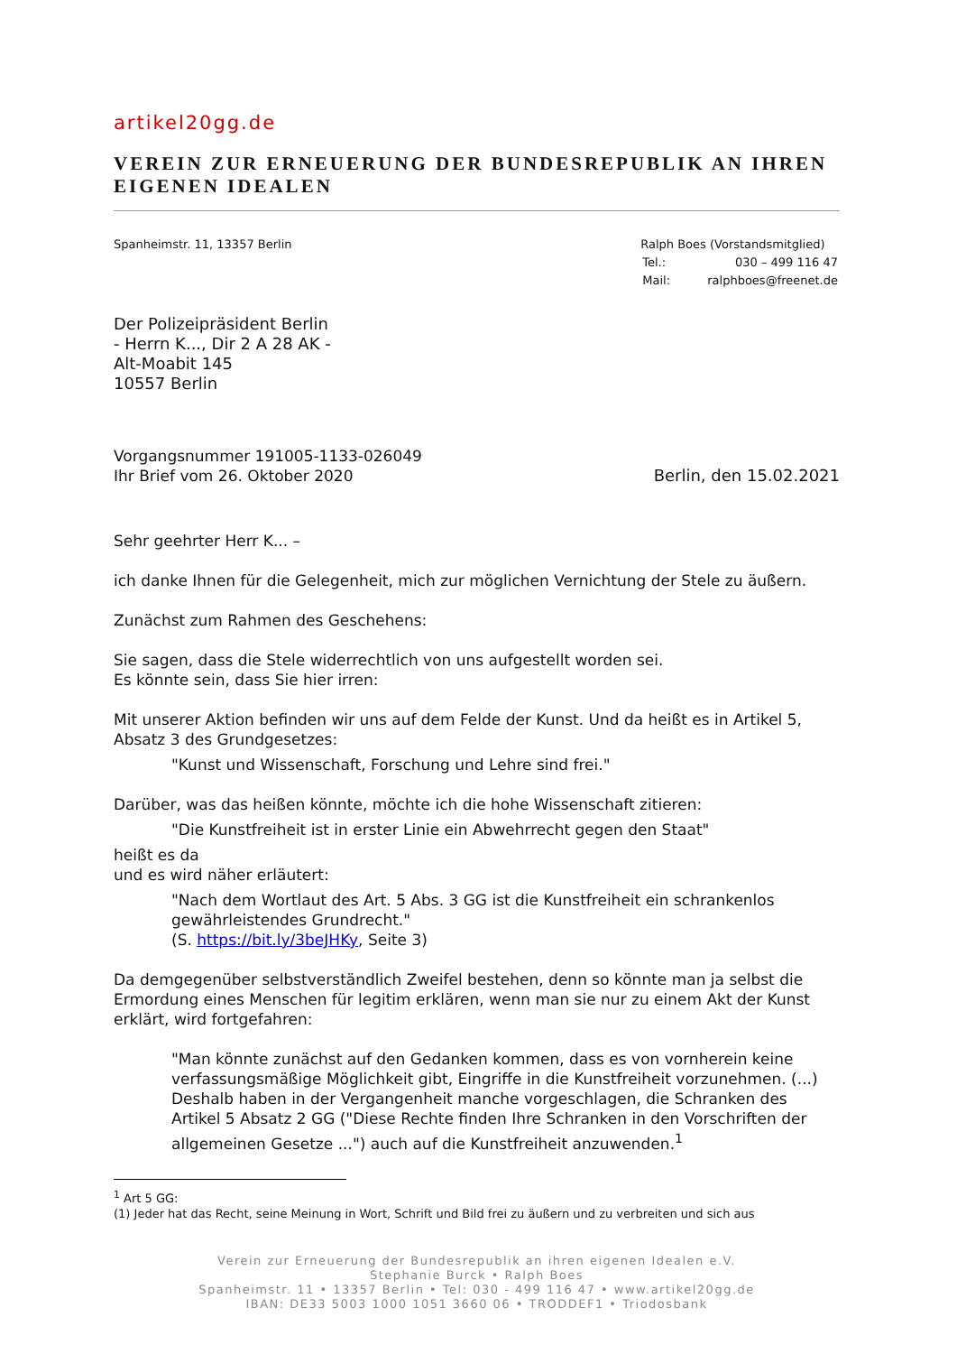artikel20gg.de
VEREIN ZUR ERNEUERUNG DER BUNDESREPUBLIK AN IHREN EIGENEN IDEALEN
Spanheimstr. 11, 13357 Berlin Ralph Boes (Vorstandsmitglied)
| Tel.: | 030 – 499 116 47 |
| Mail: | ralphboes@freenet.de |
Der Polizeipräsident Berlin
- Herrn K..., Dir 2 A 28 AK -
Alt-Moabit 145
10557 Berlin
Vorgangsnummer 191005-1133-026049
Ihr Brief vom 26. Oktober 2020
Berlin, den 15.02.2021
Sehr geehrter Herr K... –
ich danke Ihnen für die Gelegenheit, mich zur möglichen Vernichtung der Stele zu äußern.
Zunächst zum Rahmen des Geschehens:
Sie sagen, dass die Stele widerrechtlich von uns aufgestellt worden sei.
Es könnte sein, dass Sie hier irren:
Mit unserer Aktion befinden wir uns auf dem Felde der Kunst. Und da heißt es in Artikel 5, Absatz 3 des Grundgesetzes:
"Kunst und Wissenschaft, Forschung und Lehre sind frei."
Darüber, was das heißen könnte, möchte ich die hohe Wissenschaft zitieren:
"Die Kunstfreiheit ist in erster Linie ein Abwehrrecht gegen den Staat"
heißt es da
und es wird näher erläutert:
"Nach dem Wortlaut des Art. 5 Abs. 3 GG ist die Kunstfreiheit ein schrankenlos gewährleistendes Grundrecht."
(S. https://bit.ly/3beJHKy, Seite 3)
Da demgegenüber selbstverständlich Zweifel bestehen, denn so könnte man ja selbst die Ermordung eines Menschen für legitim erklären, wenn man sie nur zu einem Akt der Kunst erklärt, wird fortgefahren:
"Man könnte zunächst auf den Gedanken kommen, dass es von vornherein keine verfassungsmäßige Möglichkeit gibt, Eingriffe in die Kunstfreiheit vorzunehmen. (...) Deshalb haben in der Vergangenheit manche vorgeschlagen, die Schranken des Artikel 5 Absatz 2 GG ("Diese Rechte finden Ihre Schranken in den Vorschriften der allgemeinen Gesetze ...") auch auf die Kunstfreiheit anzuwenden.<sup>1</sup>
<sup>1</sup> Art 5 GG:
(1) Jeder hat das Recht, seine Meinung in Wort, Schrift und Bild frei zu äußern und zu verbreiten und sich aus
Verein zur Erneuerung der Bundesrepublik an ihren eigenen Idealen e.V.
Stephanie Burck • Ralph Boes
Spanheimstr. 11 • 13357 Berlin • Tel: 030 - 499 116 47 • www.artikel20gg.de
IBAN: DE33 5003 1000 1051 3660 06 • TRODDEF1 • Triodosbank